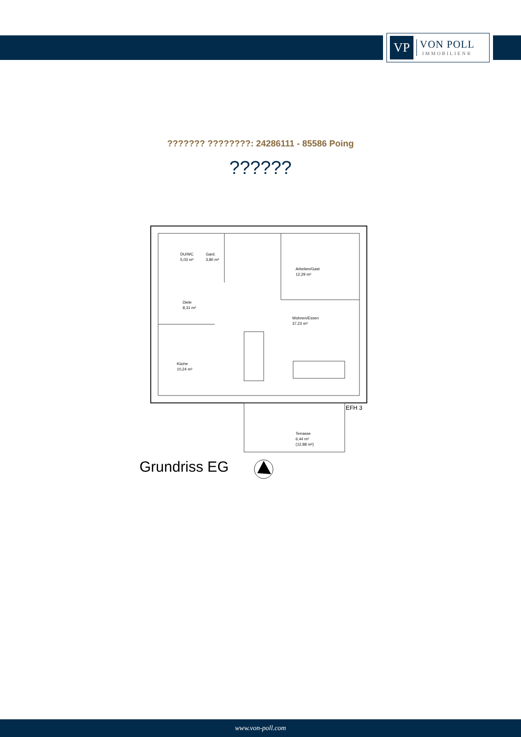VP
VON POLL
IMMOBILIEN®
??????? ????????: 24286111 - 85586 Poing
??????
DU/WC
5,03 m²
Gard.
3,80 m²
Arbeiten/Gast
12,29 m²
Diele
8,31 m²
Wohnen/Essen
37,23 m²
Küche
10,24 m²
Terrasse
6,44 m²
(12,88 m²)
EFH 3
Grundriss EG
www.von-poll.com